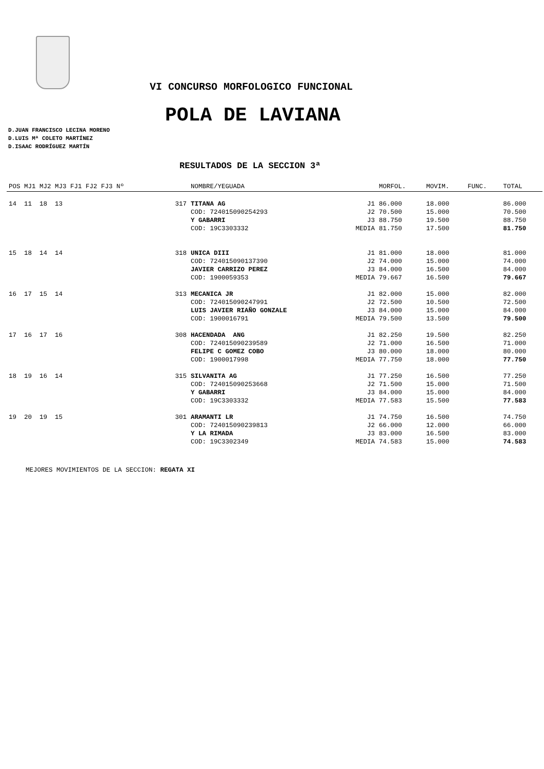VI CONCURSO MORFOLOGICO FUNCIONAL
POLA DE LAVIANA
D.JUAN FRANCISCO LECINA MORENO
D.LUIS Mª COLETO MARTÍNEZ
D.ISAAC RODRÍGUEZ MARTÍN
RESULTADOS DE LA SECCION 3ª
| POS MJ1 MJ2 MJ3 FJ1 FJ2 FJ3 Nº | | NOMBRE/YEGUADA | | MORFOL. | MOVIM. | FUNC. | TOTAL |
| --- | --- | --- | --- | --- | --- | --- | --- |
| 14 11 18 13 | 317 | TITANA AG | J1 | 86.000 | 18.000 | | 86.000 |
| | | COD: 724015090254293 | J2 | 70.500 | 15.000 | | 70.500 |
| | | Y GABARRI | J3 | 88.750 | 19.500 | | 88.750 |
| | | COD: 19C3303332 | MEDIA | 81.750 | 17.500 | | 81.750 |
| 15 18 14 14 | 318 | UNICA DIII | J1 | 81.000 | 18.000 | | 81.000 |
| | | COD: 724015090137390 | J2 | 74.000 | 15.000 | | 74.000 |
| | | JAVIER CARRIZO PEREZ | J3 | 84.000 | 16.500 | | 84.000 |
| | | COD: 1900059353 | MEDIA | 79.667 | 16.500 | | 79.667 |
| 16 17 15 14 | 313 | MECANICA JR | J1 | 82.000 | 15.000 | | 82.000 |
| | | COD: 724015090247991 | J2 | 72.500 | 10.500 | | 72.500 |
| | | LUIS JAVIER RIAÑO GONZALE | J3 | 84.000 | 15.000 | | 84.000 |
| | | COD: 1900016791 | MEDIA | 79.500 | 13.500 | | 79.500 |
| 17 16 17 16 | 308 | HACENDADA ANG | J1 | 82.250 | 19.500 | | 82.250 |
| | | COD: 724015090239589 | J2 | 71.000 | 16.500 | | 71.000 |
| | | FELIPE C GOMEZ COBO | J3 | 80.000 | 18.000 | | 80.000 |
| | | COD: 1900017998 | MEDIA | 77.750 | 18.000 | | 77.750 |
| 18 19 16 14 | 315 | SILVANITA AG | J1 | 77.250 | 16.500 | | 77.250 |
| | | COD: 724015090253668 | J2 | 71.500 | 15.000 | | 71.500 |
| | | Y GABARRI | J3 | 84.000 | 15.000 | | 84.000 |
| | | COD: 19C3303332 | MEDIA | 77.583 | 15.500 | | 77.583 |
| 19 20 19 15 | 301 | ARAMANTI LR | J1 | 74.750 | 16.500 | | 74.750 |
| | | COD: 724015090239813 | J2 | 66.000 | 12.000 | | 66.000 |
| | | Y LA RIMADA | J3 | 83.000 | 16.500 | | 83.000 |
| | | COD: 19C3302349 | MEDIA | 74.583 | 15.000 | | 74.583 |
MEJORES MOVIMIENTOS DE LA SECCION: REGATA XI